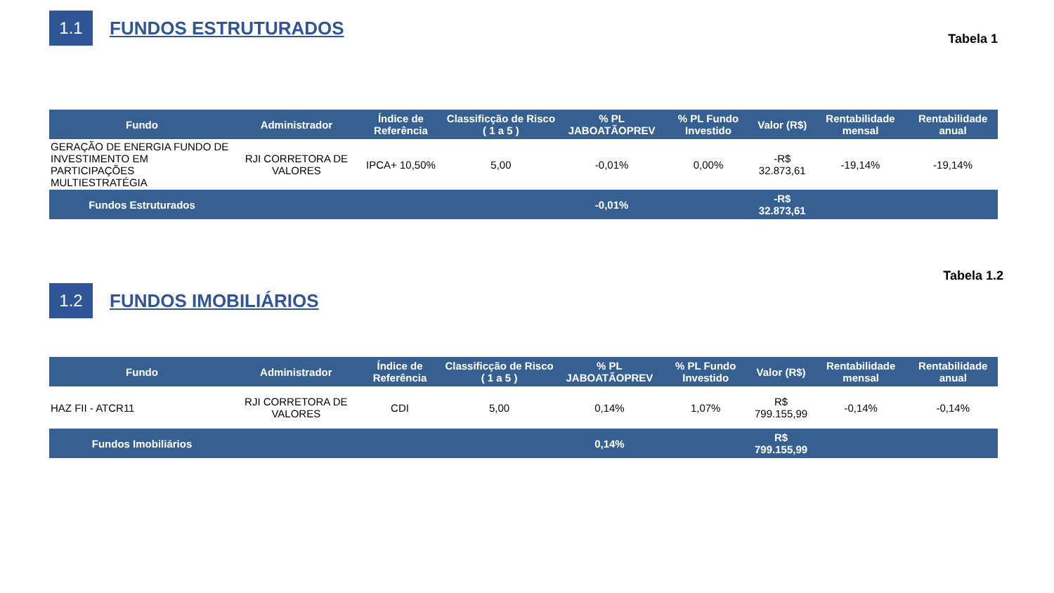1.1
FUNDOS ESTRUTURADOS
Tabela 1
| Fundo | Administrador | Índice de Referência | Classificção de Risco ( 1 a 5 ) | % PL JABOATÃOPREV | % PL Fundo Investido | Valor (R$) | Rentabilidade mensal | Rentabilidade anual |
| --- | --- | --- | --- | --- | --- | --- | --- | --- |
| GERAÇÃO DE ENERGIA FUNDO DE INVESTIMENTO EM PARTICIPAÇÕES MULTIESTRATÉGIA | RJI CORRETORA DE VALORES | IPCA+ 10,50% | 5,00 | -0,01% | 0,00% | -R$ 32.873,61 | -19,14% | -19,14% |
| Fundos Estruturados | | | | -0,01% | | -R$ 32.873,61 | | |
Tabela 1.2
1.2
FUNDOS IMOBILIÁRIOS
| Fundo | Administrador | Índice de Referência | Classificção de Risco ( 1 a 5 ) | % PL JABOATÃOPREV | % PL Fundo Investido | Valor (R$) | Rentabilidade mensal | Rentabilidade anual |
| --- | --- | --- | --- | --- | --- | --- | --- | --- |
| HAZ FII - ATCR11 | RJI CORRETORA DE VALORES | CDI | 5,00 | 0,14% | 1,07% | R$ 799.155,99 | -0,14% | -0,14% |
| Fundos Imobiliários | | | | 0,14% | | R$ 799.155,99 | | |